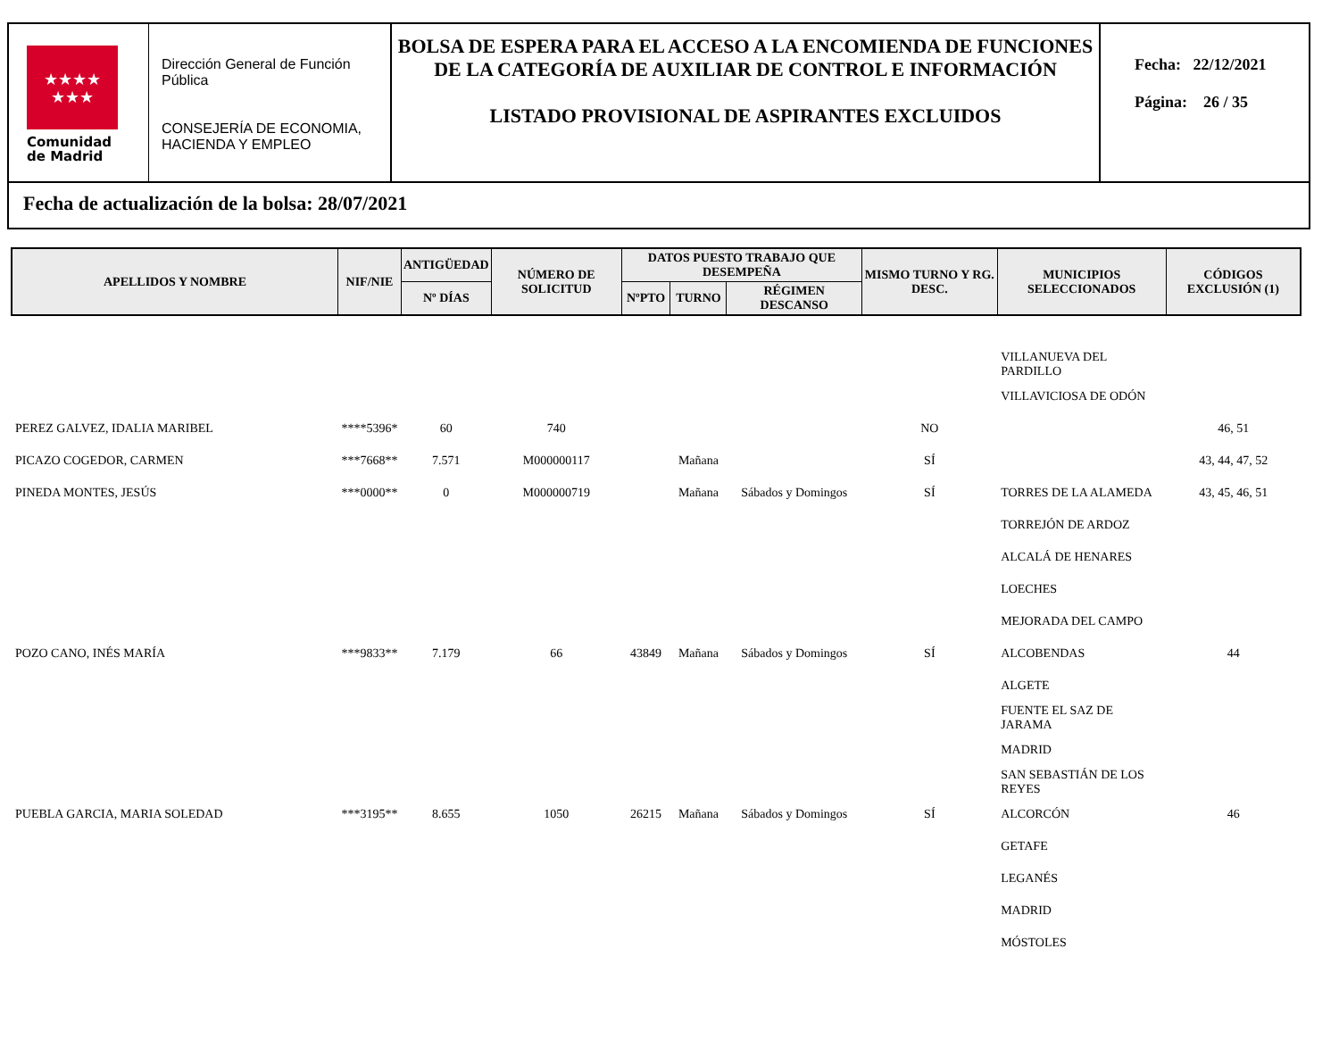★★★★
★★★
Comunidad
de Madrid
Dirección General de Función Pública
CONSEJERÍA DE ECONOMIA, HACIENDA Y EMPLEO
BOLSA DE ESPERA PARA EL ACCESO A LA ENCOMIENDA DE FUNCIONES DE LA CATEGORÍA DE AUXILIAR DE CONTROL E INFORMACIÓN
LISTADO PROVISIONAL DE ASPIRANTES EXCLUIDOS
Fecha: 22/12/2021
Página: 26 / 35
Fecha de actualización de la bolsa: 28/07/2021
| APELLIDOS Y NOMBRE | NIF/NIE | ANTIGÜEDAD | NÚMERO DE SOLICITUD | DATOS PUESTO TRABAJO QUE DESEMPEÑA | | | MISMO TURNO Y RG. DESC. | MUNICIPIOS SELECCIONADOS | CÓDIGOS EXCLUSIÓN (1) |
| --- | --- | --- | --- | --- | --- | --- | --- | --- | --- |
| | | Nº DÍAS | | NºPTO | TURNO | RÉGIMEN DESCANSO | | | |
| | | | | | | | | VILLANUEVA DEL PARDILLO | |
| | | | | | | | | VILLAVICIOSA DE ODÓN | |
| PEREZ GALVEZ, IDALIA MARIBEL | ****5396* | 60 | 740 | | | | NO | | 46, 51 |
| PICAZO COGEDOR, CARMEN | ***7668** | 7.571 | M000000117 | | Mañana | | SÍ | | 43, 44, 47, 52 |
| PINEDA MONTES, JESÚS | ***0000** | 0 | M000000719 | | Mañana | Sábados y Domingos | SÍ | TORRES DE LA ALAMEDA | 43, 45, 46, 51 |
| | | | | | | | | TORREJÓN DE ARDOZ | |
| | | | | | | | | ALCALÁ DE HENARES | |
| | | | | | | | | LOECHES | |
| | | | | | | | | MEJORADA DEL CAMPO | |
| POZO CANO, INÉS MARÍA | ***9833** | 7.179 | 66 | 43849 | Mañana | Sábados y Domingos | SÍ | ALCOBENDAS | 44 |
| | | | | | | | | ALGETE | |
| | | | | | | | | FUENTE EL SAZ DE JARAMA | |
| | | | | | | | | MADRID | |
| | | | | | | | | SAN SEBASTIÁN DE LOS REYES | |
| PUEBLA GARCIA, MARIA SOLEDAD | ***3195** | 8.655 | 1050 | 26215 | Mañana | Sábados y Domingos | SÍ | ALCORCÓN | 46 |
| | | | | | | | | GETAFE | |
| | | | | | | | | LEGANÉS | |
| | | | | | | | | MADRID | |
| | | | | | | | | MÓSTOLES | |